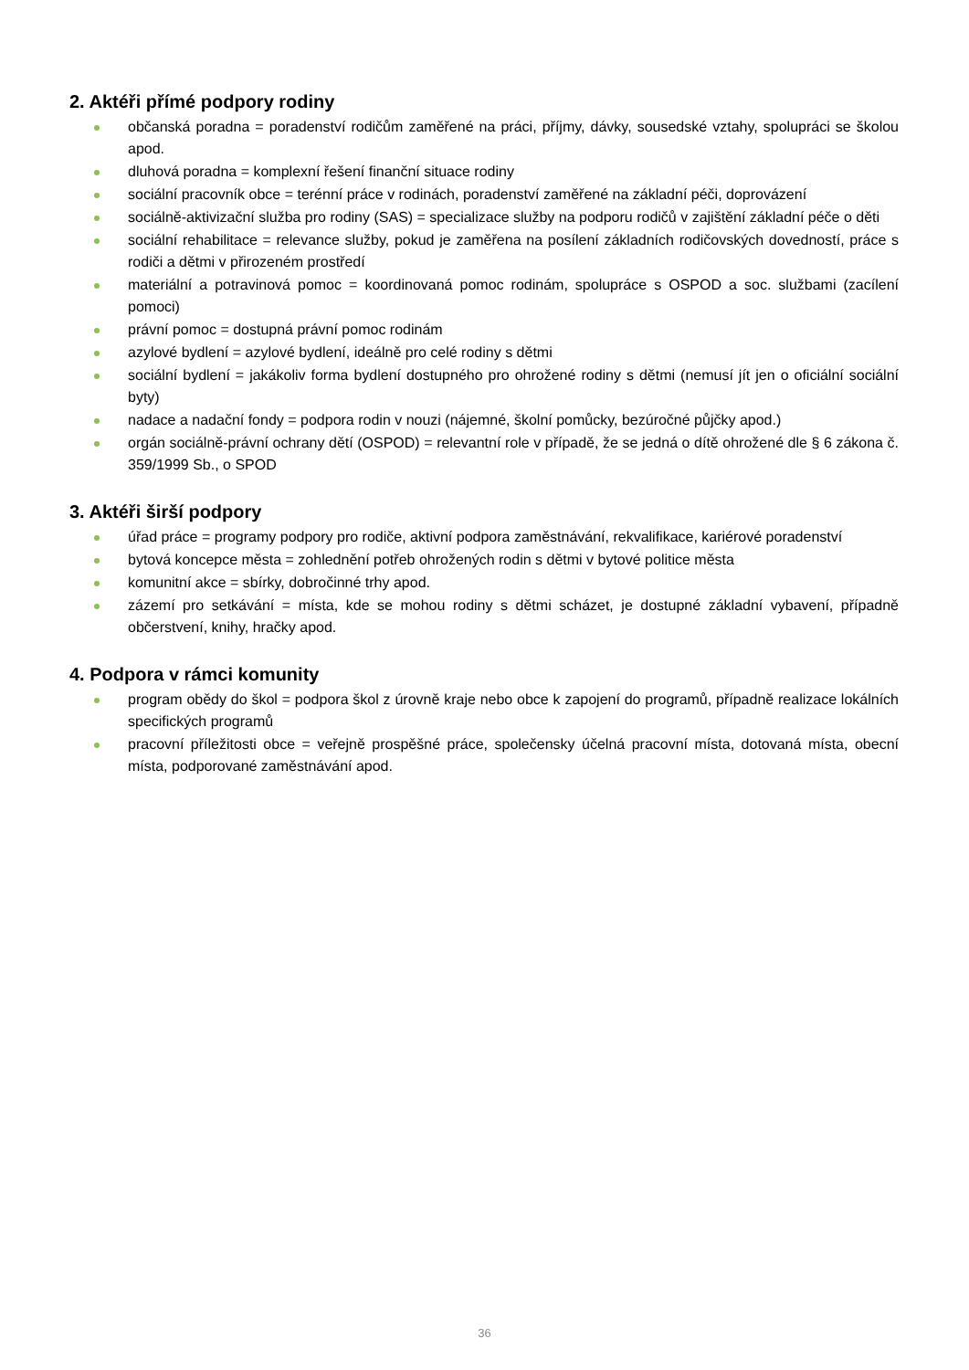2. Aktéři přímé podpory rodiny
občanská poradna = poradenství rodičům zaměřené na práci, příjmy, dávky, sousedské vztahy, spolupráci se školou apod.
dluhová poradna = komplexní řešení finanční situace rodiny
sociální pracovník obce = terénní práce v rodinách, poradenství zaměřené na základní péči, doprovázení
sociálně-aktivizační služba pro rodiny (SAS) = specializace služby na podporu rodičů v zajištění základní péče o děti
sociální rehabilitace = relevance služby, pokud je zaměřena na posílení základních rodičovských dovedností, práce s rodiči a dětmi v přirozeném prostředí
materiální a potravinová pomoc = koordinovaná pomoc rodinám, spolupráce s OSPOD a soc. službami (zacílení pomoci)
právní pomoc = dostupná právní pomoc rodinám
azylové bydlení = azylové bydlení, ideálně pro celé rodiny s dětmi
sociální bydlení = jakákoliv forma bydlení dostupného pro ohrožené rodiny s dětmi (nemusí jít jen o oficiální sociální byty)
nadace a nadační fondy = podpora rodin v nouzi (nájemné, školní pomůcky, bezúročné půjčky apod.)
orgán sociálně-právní ochrany dětí (OSPOD) = relevantní role v případě, že se jedná o dítě ohrožené dle § 6 zákona č. 359/1999 Sb., o SPOD
3. Aktéři širší podpory
úřad práce = programy podpory pro rodiče, aktivní podpora zaměstnávání, rekvalifikace, kariérové poradenství
bytová koncepce města = zohlednění potřeb ohrožených rodin s dětmi v bytové politice města
komunitní akce = sbírky, dobročinné trhy apod.
zázemí pro setkávání = místa, kde se mohou rodiny s dětmi scházet, je dostupné základní vybavení, případně občerstvení, knihy, hračky apod.
4. Podpora v rámci komunity
program obědy do škol = podpora škol z úrovně kraje nebo obce k zapojení do programů, případně realizace lokálních specifických programů
pracovní příležitosti obce = veřejně prospěšné práce, společensky účelná pracovní místa, dotovaná místa, obecní místa, podporované zaměstnávání apod.
36